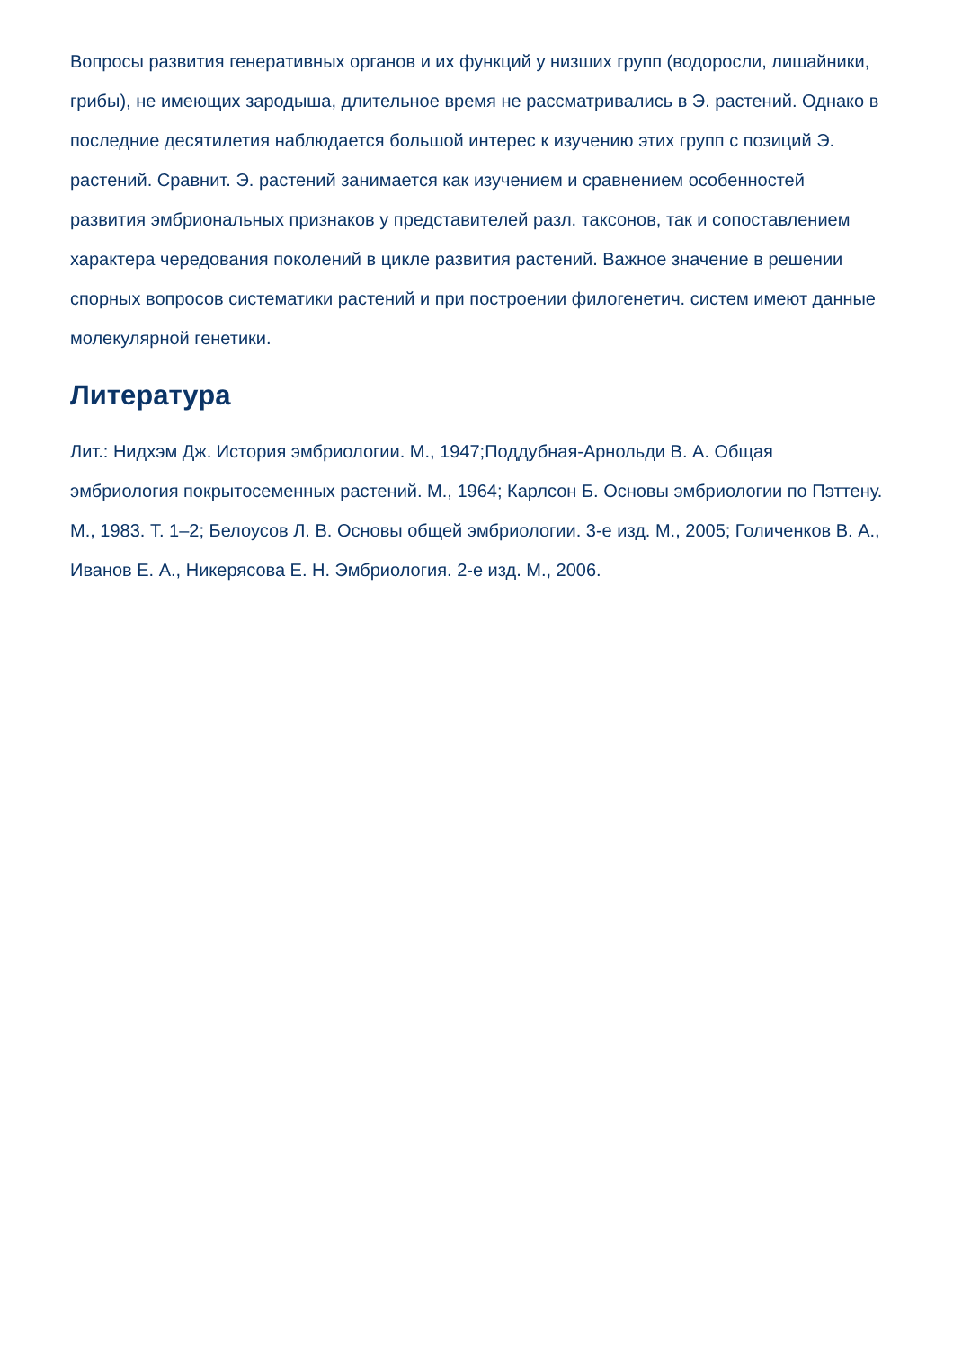Вопросы развития генеративных органов и их функций у низших групп (водоросли, лишайники, грибы), не имеющих зародыша, длительное время не рассматривались в Э. растений. Однако в последние десятилетия наблюдается большой интерес к изучению этих групп с позиций Э. растений. Сравнит. Э. растений занимается как изучением и сравнением особенностей развития эмбриональных признаков у представителей разл. таксонов, так и сопоставлением характера чередования поколений в цикле развития растений. Важное значение в решении спорных вопросов систематики растений и при построении филогенетич. систем имеют данные молекулярной генетики.
Литература
Лит.: Нидхэм Дж. История эмбриологии. М., 1947;Поддубная-Арнольди В. А. Общая эмбриология покрытосеменных растений. М., 1964; Карлсон Б. Основы эмбриологии по Пэттену. М., 1983. Т. 1–2; Белоусов Л. В. Основы общей эмбриологии. 3-е изд. М., 2005; Голиченков В. А., Иванов Е. А., Никерясова Е. Н. Эмбриология. 2-е изд. М., 2006.